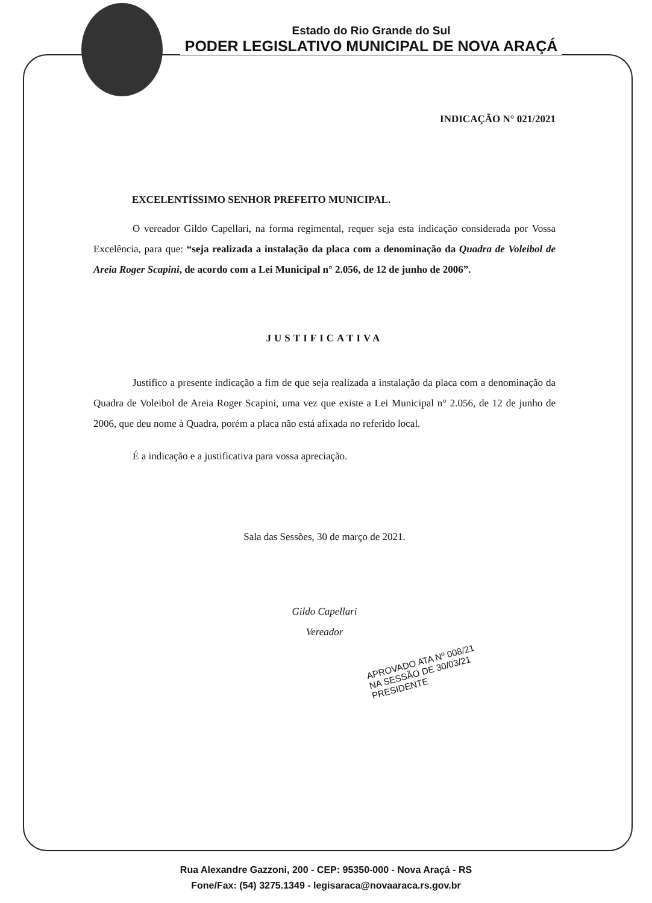Estado do Rio Grande do Sul
PODER LEGISLATIVO MUNICIPAL DE NOVA ARAÇÁ
INDICAÇÃO N° 021/2021
EXCELENTÍSSIMO SENHOR PREFEITO MUNICIPAL.
O vereador Gildo Capellari, na forma regimental, requer seja esta indicação considerada por Vossa Excelência, para que: “seja realizada a instalação da placa com a denominação da Quadra de Voleibol de Areia Roger Scapini, de acordo com a Lei Municipal n° 2.056, de 12 de junho de 2006”.
JUSTIFICATIVA
Justifico a presente indicação a fim de que seja realizada a instalação da placa com a denominação da Quadra de Voleibol de Areia Roger Scapini, uma vez que existe a Lei Municipal n° 2.056, de 12 de junho de 2006, que deu nome à Quadra, porém a placa não está afixada no referido local.
É a indicação e a justificativa para vossa apreciação.
Sala das Sessões, 30 de março de 2021.
Gildo Capellari
Vereador
APROVADO ATA Nº 008/21
NA SESSÃO DE 30/03/21
PRESIDENTE
Rua Alexandre Gazzoni, 200 - CEP: 95350-000 - Nova Araçá - RS
Fone/Fax: (54) 3275.1349 - legisaraca@novaaraca.rs.gov.br